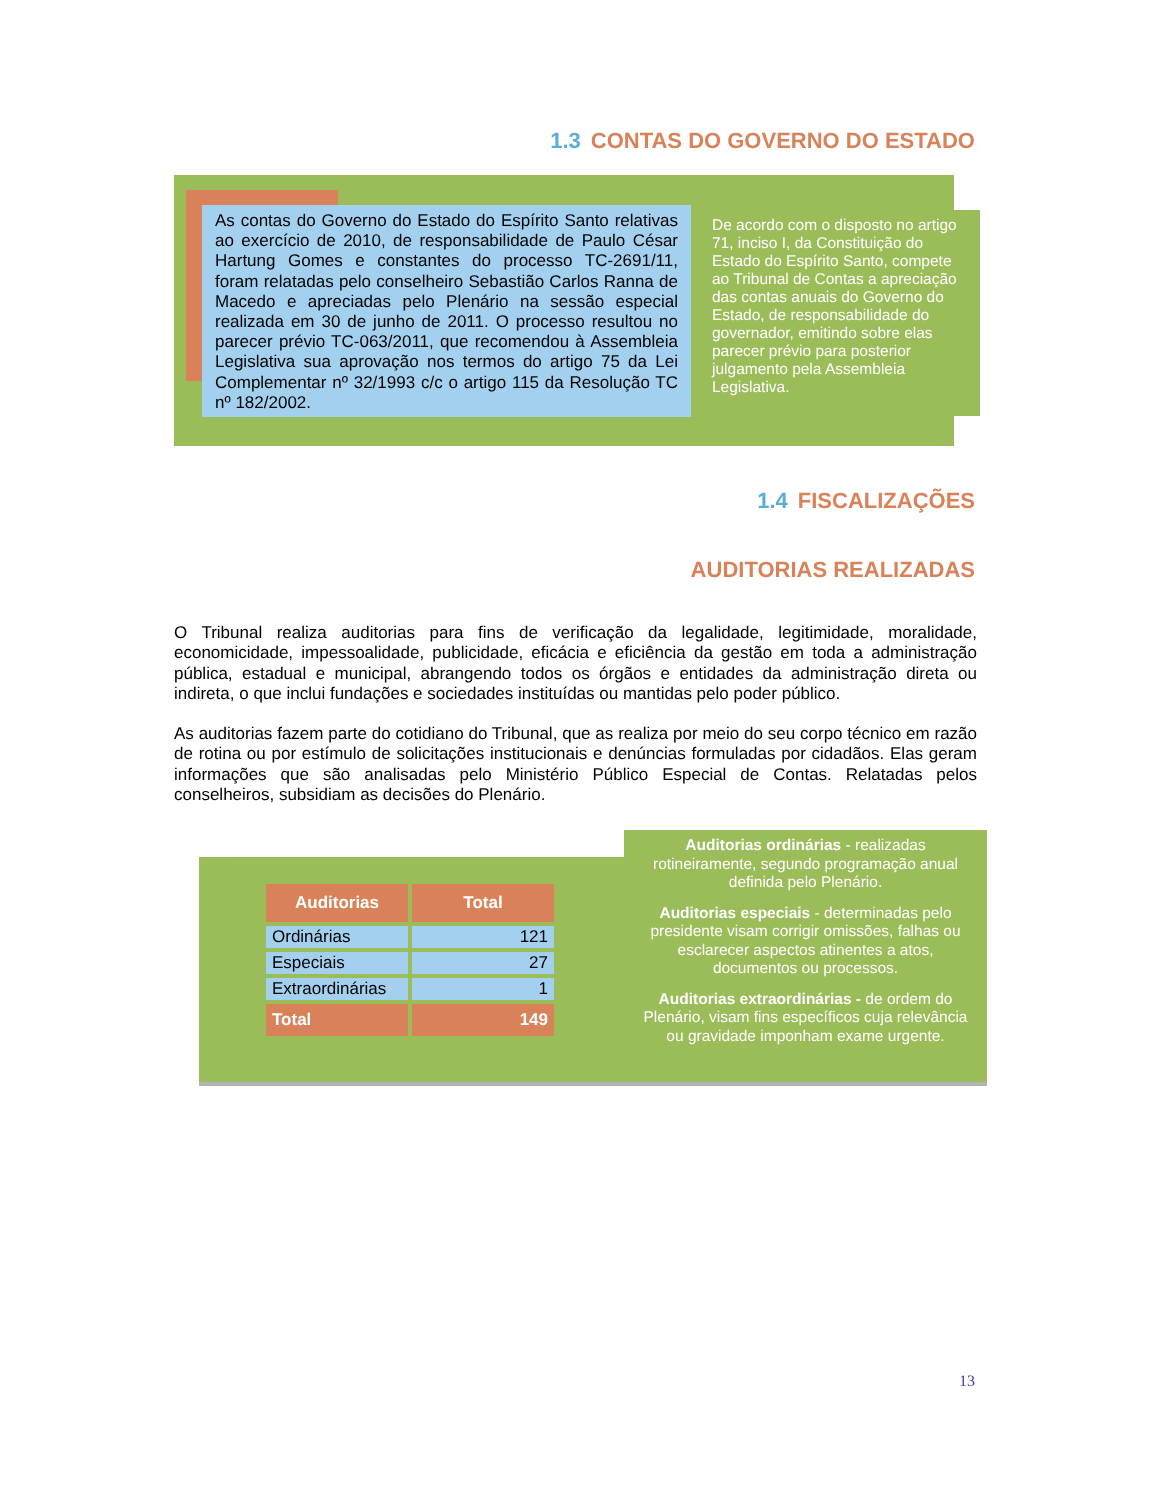1.3 CONTAS DO GOVERNO DO ESTADO
As contas do Governo do Estado do Espírito Santo relativas ao exercício de 2010, de responsabilidade de Paulo César Hartung Gomes e constantes do processo TC-2691/11, foram relatadas pelo conselheiro Sebastião Carlos Ranna de Macedo e apreciadas pelo Plenário na sessão especial realizada em 30 de junho de 2011. O processo resultou no parecer prévio TC-063/2011, que recomendou à Assembleia Legislativa sua aprovação nos termos do artigo 75 da Lei Complementar nº 32/1993 c/c o artigo 115 da Resolução TC nº 182/2002.
De acordo com o disposto no artigo 71, inciso I, da Constituição do Estado do Espírito Santo, compete ao Tribunal de Contas a apreciação das contas anuais do Governo do Estado, de responsabilidade do governador, emitindo sobre elas parecer prévio para posterior julgamento pela Assembleia Legislativa.
1.4 FISCALIZAÇÕES
AUDITORIAS REALIZADAS
O Tribunal realiza auditorias para fins de verificação da legalidade, legitimidade, moralidade, economicidade, impessoalidade, publicidade, eficácia e eficiência da gestão em toda a administração pública, estadual e municipal, abrangendo todos os órgãos e entidades da administração direta ou indireta, o que inclui fundações e sociedades instituídas ou mantidas pelo poder público.
As auditorias fazem parte do cotidiano do Tribunal, que as realiza por meio do seu corpo técnico em razão de rotina ou por estímulo de solicitações institucionais e denúncias formuladas por cidadãos. Elas geram informações que são analisadas pelo Ministério Público Especial de Contas. Relatadas pelos conselheiros, subsidiam as decisões do Plenário.
| Auditorias | Total |
| --- | --- |
| Ordinárias | 121 |
| Especiais | 27 |
| Extraordinárias | 1 |
| Total | 149 |
Auditorias ordinárias - realizadas rotineiramente, segundo programação anual definida pelo Plenário.
Auditorias especiais - determinadas pelo presidente visam corrigir omissões, falhas ou esclarecer aspectos atinentes a atos, documentos ou processos.
Auditorias extraordinárias - de ordem do Plenário, visam fins específicos cuja relevância ou gravidade imponham exame urgente.
13